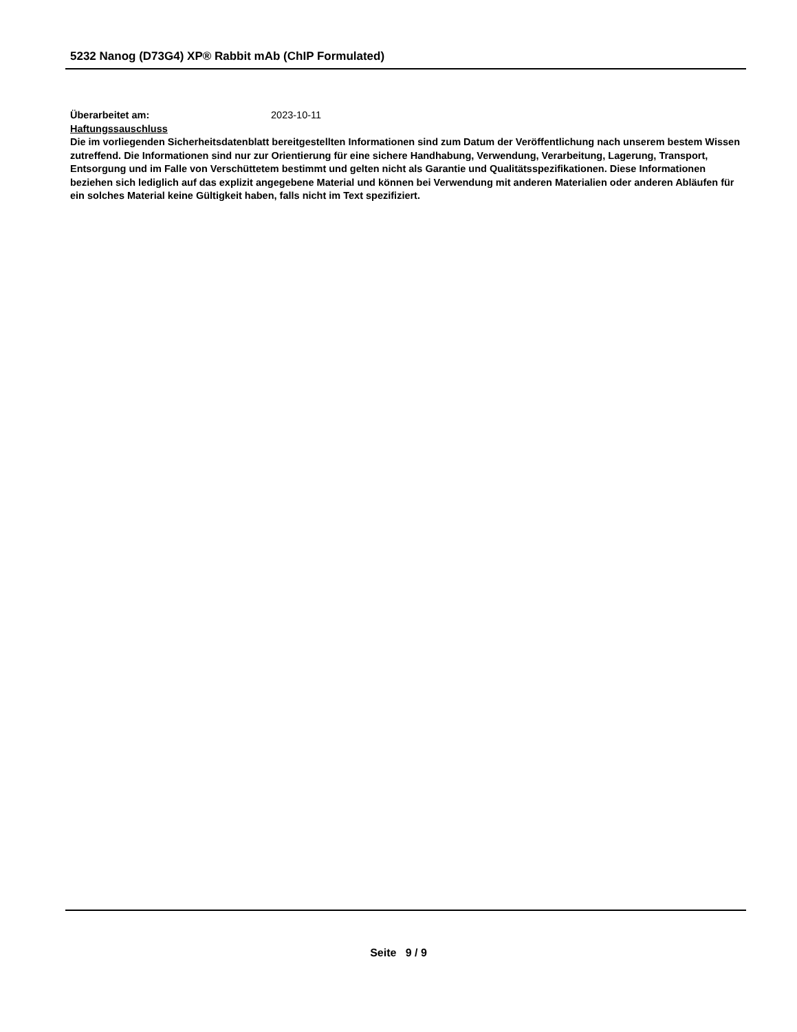5232 Nanog (D73G4) XP® Rabbit mAb (ChIP Formulated)
Überarbeitet am: 2023-10-11
Haftungssauschluss
Die im vorliegenden Sicherheitsdatenblatt bereitgestellten Informationen sind zum Datum der Veröffentlichung nach unserem bestem Wissen zutreffend. Die Informationen sind nur zur Orientierung für eine sichere Handhabung, Verwendung, Verarbeitung, Lagerung, Transport, Entsorgung und im Falle von Verschüttetem bestimmt und gelten nicht als Garantie und Qualitätsspezifikationen. Diese Informationen beziehen sich lediglich auf das explizit angegebene Material und können bei Verwendung mit anderen Materialien oder anderen Abläufen für ein solches Material keine Gültigkeit haben, falls nicht im Text spezifiziert.
Seite 9 / 9